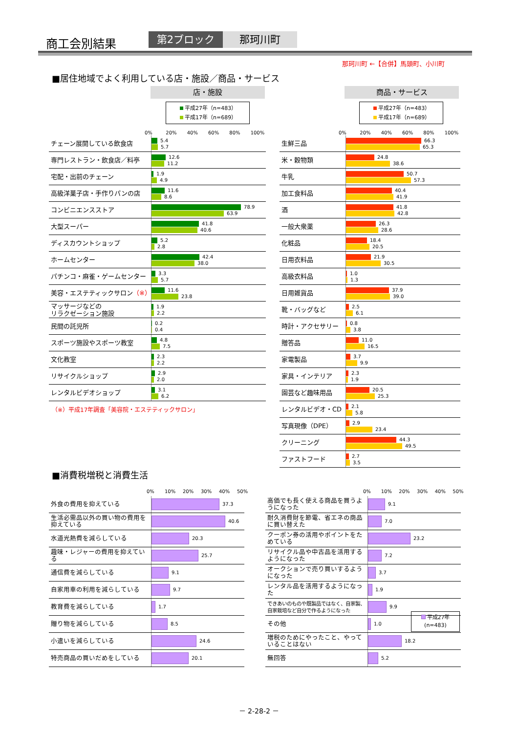商工会別結果 第2ブロック 那珂川町
那珂川町 ←【合併】馬頭町、小川町
■居住地域でよく利用している店・施設／商品・サービス
店・施設
平成27年（n=483）
平成17年（n=689）
0% 20% 40% 60% 80% 100%
| チェーン展開している飲食店 | 5.4 5.7 |
| 専門レストラン・飲食店／料亭 | 12.6 11.2 |
| 宅配・出前のチェーン | 1.9 4.9 |
| 高級洋菓子店・手作りパンの店 | 11.6 8.6 |
| コンビニエンスストア | 78.9 63.9 |
| 大型スーパー | 41.8 40.6 |
| ディスカウントショップ | 5.2 2.8 |
| ホームセンター | 42.4 38.0 |
| パチンコ・麻雀・ゲームセンター | 3.3 5.7 |
| 美容・エステティックサロン （※） | 11.6 23.8 |
| マッサージなどの リラクゼーション施設 | 1.9 2.2 |
| 民間の託児所 | 0.2 0.4 |
| スポーツ施設やスポーツ教室 | 4.8 7.5 |
| 文化教室 | 2.3 2.2 |
| リサイクルショップ | 2.9 2.0 |
| レンタルビデオショップ | 3.1 6.2 |
（※）平成17年調査「美容院・エステティックサロン」
商品・サービス
平成27年（n=483）
平成17年（n=689）
0% 20% 40% 60% 80% 100%
| 生鮮三品 | 66.3 65.3 |
| 米・穀物類 | 24.8 38.6 |
| 牛乳 | 50.7 57.3 |
| 加工食料品 | 40.4 41.9 |
| 酒 | 41.8 42.8 |
| 一般大衆薬 | 26.3 28.6 |
| 化粧品 | 18.4 20.5 |
| 日用衣料品 | 21.9 30.5 |
| 高級衣料品 | 1.0 1.3 |
| 日用雑貨品 | 37.9 39.0 |
| 靴・バッグなど | 2.5 6.1 |
| 時計・アクセサリー | 0.8 3.8 |
| 贈答品 | 11.0 16.5 |
| 家電製品 | 3.7 9.9 |
| 家具・インテリア | 2.3 1.9 |
| 園芸など趣味用品 | 20.5 25.3 |
| レンタルビデオ・CD | 2.1 5.8 |
| 写真現像（DPE） | 2.9 23.4 |
| クリーニング | 44.3 49.5 |
| ファストフード | 2.7 3.5 |
■消費税増税と消費生活
0% 10% 20% 30% 40% 50%
| 外食の費用を抑えている | 37.3 |
| 生活必需品以外の買い物の費用を抑えている | 40.6 |
| 水道光熱費を減らしている | 20.3 |
| 趣味・レジャーの費用を抑えている | 25.7 |
| 通信費を減らしている | 9.1 |
| 自家用車の利用を減らしている | 9.7 |
| 教育費を減らしている | 1.7 |
| 贈り物を減らしている | 8.5 |
| 小遣いを減らしている | 24.6 |
| 特売商品の買いだめをしている | 20.1 |
0% 10% 20% 30% 40% 50%
| 高価でも長く使える商品を買うようになった | 9.1 |
| 耐久消費財を節電、省エネの商品に買い替えた | 7.0 |
| クーポン券の活用やポイントをためている | 23.2 |
| リサイクル品や中古品を活用するようになった | 7.2 |
| オークションで売り買いするようになった | 3.7 |
| レンタル品を活用するようになった | 1.9 |
| できあいのものや既製品ではなく、自家製、自家栽培など自分で作るようになった | 9.9 |
| その他 | 1.0 |
| 増税のためにやったこと、やっていることはない | 18.2 |
| 無回答 | 5.2 |
平成27年
(n=483)
－ 2-28-2 －